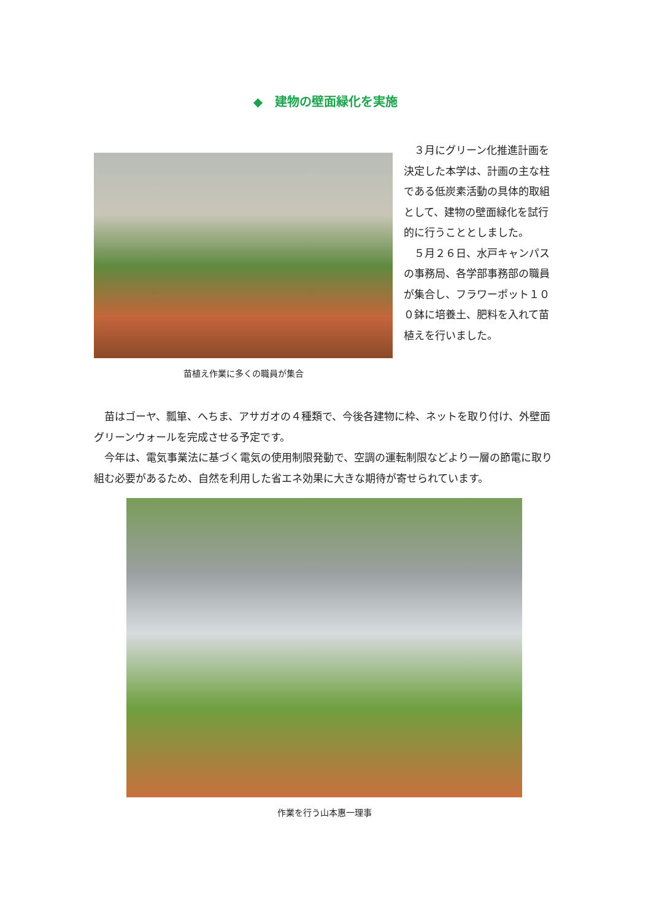◆　建物の壁面緑化を実施
苗植え作業に多くの職員が集合
　３月にグリーン化推進計画を決定した本学は、計画の主な柱である低炭素活動の具体的取組として、建物の壁面緑化を試行的に行うこととしました。
　５月２６日、水戸キャンパスの事務局、各学部事務部の職員が集合し、フラワーポット１００鉢に培養土、肥料を入れて苗植えを行いました。
　苗はゴーヤ、瓢箪、へちま、アサガオの４種類で、今後各建物に枠、ネットを取り付け、外壁面グリーンウォールを完成させる予定です。
　今年は、電気事業法に基づく電気の使用制限発動で、空調の運転制限などより一層の節電に取り組む必要があるため、自然を利用した省エネ効果に大きな期待が寄せられています。
作業を行う山本惠一理事